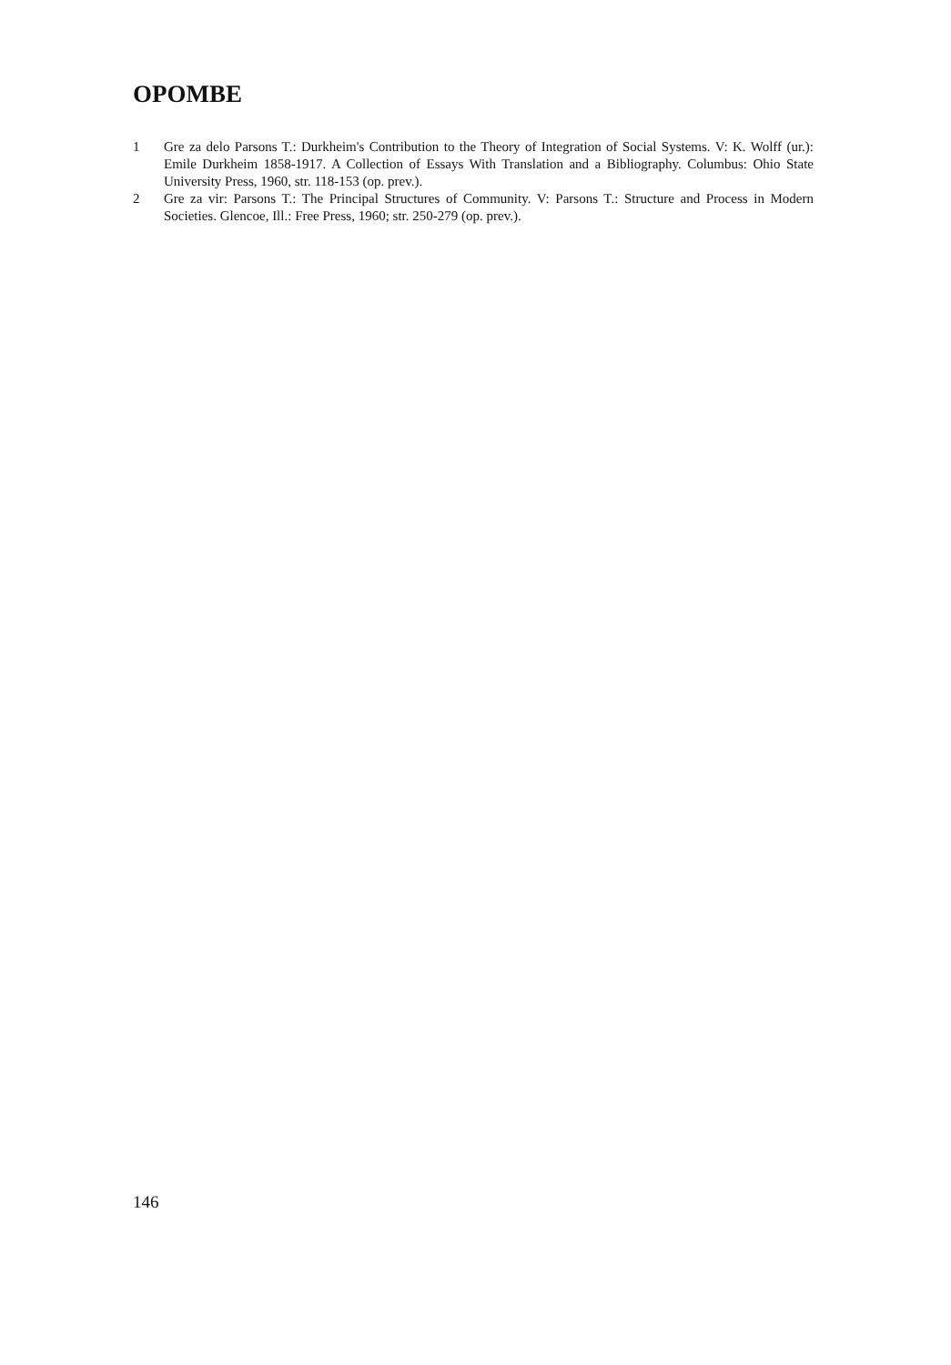OPOMBE
1 Gre za delo Parsons T.: Durkheim's Contribution to the Theory of Integration of Social Systems. V: K. Wolff (ur.): Emile Durkheim 1858-1917. A Collection of Essays With Translation and a Bibliography. Columbus: Ohio State University Press, 1960, str. 118-153 (op. prev.).
2 Gre za vir: Parsons T.: The Principal Structures of Community. V: Parsons T.: Structure and Process in Modern Societies. Glencoe, Ill.: Free Press, 1960; str. 250-279 (op. prev.).
146